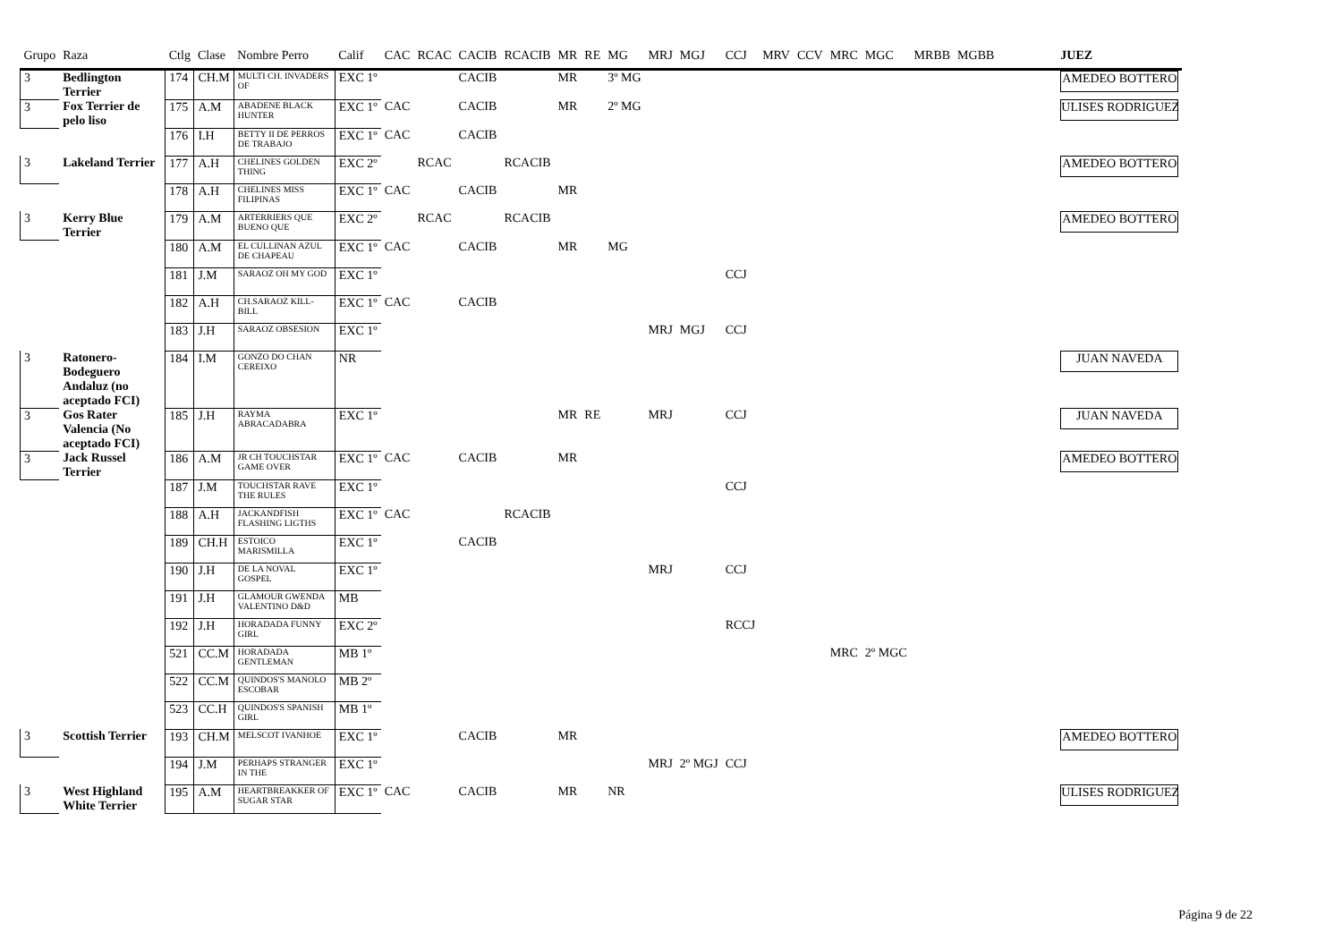| Grupo | Raza | Ctlg | Clase | Nombre Perro | Calif | CAC | RCAC | CACIB | RCACIB | MR | RE | MG | MRJ | MGJ | CCJ | MRV | CCV | MRC | MGC | MRBB | MGBB | JUEZ |
| --- | --- | --- | --- | --- | --- | --- | --- | --- | --- | --- | --- | --- | --- | --- | --- | --- | --- | --- | --- | --- | --- | --- |
| 3 | Bedlington Terrier | 174 | CH.M | MULTI CH. INVADERS OF | EXC 1º | | | CACIB | | MR | | 3º MG | | | | | | | | | | AMEDEO BOTTERO |
| 3 | Fox Terrier de pelo liso | 175 | A.M | ABADENE BLACK HUNTER | EXC 1º | CAC | | CACIB | | MR | | 2º MG | | | | | | | | | | ULISES RODRIGUEZ |
| | | 176 | I.H | BETTY II DE PERROS DE TRABAJO | EXC 1º | CAC | | CACIB | | | | | | | | | | | | | | |
| 3 | Lakeland Terrier | 177 | A.H | CHELINES GOLDEN THING | EXC 2º | | RCAC | | RCACIB | | | | | | | | | | | | | AMEDEO BOTTERO |
| | | 178 | A.H | CHELINES MISS FILIPINAS | EXC 1º | CAC | | CACIB | | MR | | | | | | | | | | | | |
| 3 | Kerry Blue Terrier | 179 | A.M | ARTERRIERS QUE BUENO QUE | EXC 2º | | RCAC | | RCACIB | | | | | | | | | | | | | AMEDEO BOTTERO |
| | | 180 | A.M | EL CULLINAN AZUL DE CHAPEAU | EXC 1º | CAC | | CACIB | | MR | | MG | | | | | | | | | | |
| | | 181 | J.M | SARAOZ OH MY GOD | EXC 1º | | | | | | | | | | CCJ | | | | | | | |
| | | 182 | A.H | CH.SARAOZ KILL-BILL | EXC 1º | CAC | | CACIB | | | | | | | | | | | | | | |
| | | 183 | J.H | SARAOZ OBSESION | EXC 1º | | | | | | | | MRJ | MGJ | CCJ | | | | | | | |
| 3 | Ratonero-Bodeguero Andaluz (no aceptado FCI) | 184 | I.M | GONZO DO CHAN CEREIXO | NR | | | | | | | | | | | | | | | | | JUAN NAVEDA |
| 3 | Gos Rater Valencia (No aceptado FCI) | 185 | J.H | RAYMA ABRACADABRA | EXC 1º | | | | | MR | RE | | MRJ | | CCJ | | | | | | | JUAN NAVEDA |
| 3 | Jack Russel Terrier | 186 | A.M | JR CH TOUCHSTAR GAME OVER | EXC 1º | CAC | | CACIB | | MR | | | | | | | | | | | | AMEDEO BOTTERO |
| | | 187 | J.M | TOUCHSTAR RAVE THE RULES | EXC 1º | | | | | | | | | | CCJ | | | | | | | |
| | | 188 | A.H | JACKANDFISH FLASHING LIGTHS | EXC 1º | CAC | | | RCACIB | | | | | | | | | | | | | |
| | | 189 | CH.H | ESTOICO MARISMILLA | EXC 1º | | | CACIB | | | | | | | | | | | | | | |
| | | 190 | J.H | DE LA NOVAL GOSPEL | EXC 1º | | | | | | | | MRJ | | CCJ | | | | | | | |
| | | 191 | J.H | GLAMOUR GWENDA VALENTINO D&D | MB | | | | | | | | | | | | | | | | | |
| | | 192 | J.H | HORADADA FUNNY GIRL | EXC 2º | | | | | | | | | | RCCJ | | | | | | | |
| | | 521 | CC.M | HORADADA GENTLEMAN | MB 1º | | | | | | | | | | | | | MRC | 2º MGC | | | |
| | | 522 | CC.M | QUINDOS'S MANOLO ESCOBAR | MB 2º | | | | | | | | | | | | | | | | | |
| | | 523 | CC.H | QUINDOS'S SPANISH GIRL | MB 1º | | | | | | | | | | | | | | | | | |
| 3 | Scottish Terrier | 193 | CH.M | MELSCOT IVANHOE | EXC 1º | | | CACIB | | MR | | | | | | | | | | | | AMEDEO BOTTERO |
| | | 194 | J.M | PERHAPS STRANGER IN THE | EXC 1º | | | | | | | | MRJ | 2º MGJ | CCJ | | | | | | | |
| 3 | West Highland White Terrier | 195 | A.M | HEARTBREAKKER OF SUGAR STAR | EXC 1º | CAC | | CACIB | | MR | | NR | | | | | | | | | | ULISES RODRIGUEZ |
Página 9 de 22